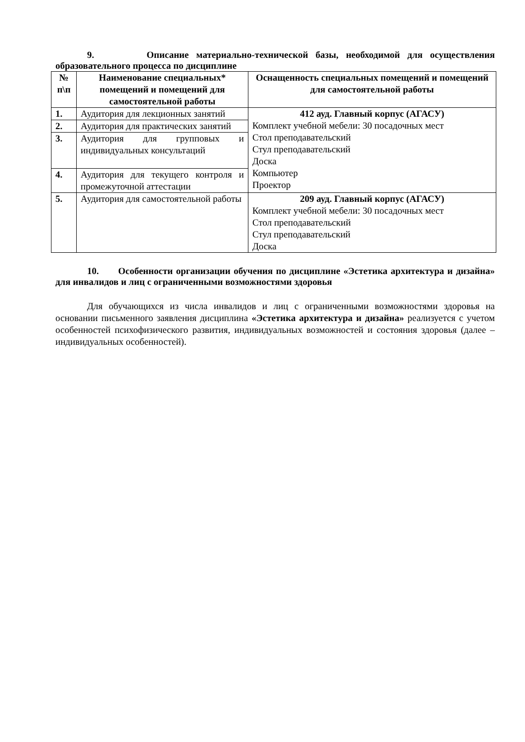9. Описание материально-технической базы, необходимой для осуществления образовательного процесса по дисциплине
| № п\п | Наименование специальных* помещений и помещений для самостоятельной работы | Оснащенность специальных помещений и помещений для самостоятельной работы |
| --- | --- | --- |
| 1. | Аудитория для лекционных занятий | 412 ауд. Главный корпус (АГАСУ) Комплект учебной мебели: 30 посадочных мест Стол преподавательский Стул преподавательский Доска Компьютер Проектор |
| 2. | Аудитория для практических занятий | |
| 3. | Аудитория для групповых и индивидуальных консультаций | |
| 4. | Аудитория для текущего контроля и промежуточной аттестации | |
| 5. | Аудитория для самостоятельной работы | 209 ауд. Главный корпус (АГАСУ) Комплект учебной мебели: 30 посадочных мест Стол преподавательский Стул преподавательский Доска |
10. Особенности организации обучения по дисциплине «Эстетика архитектура и дизайна» для инвалидов и лиц с ограниченными возможностями здоровья
Для обучающихся из числа инвалидов и лиц с ограниченными возможностями здоровья на основании письменного заявления дисциплина «Эстетика архитектура и дизайна» реализуется с учетом особенностей психофизического развития, индивидуальных возможностей и состояния здоровья (далее – индивидуальных особенностей).